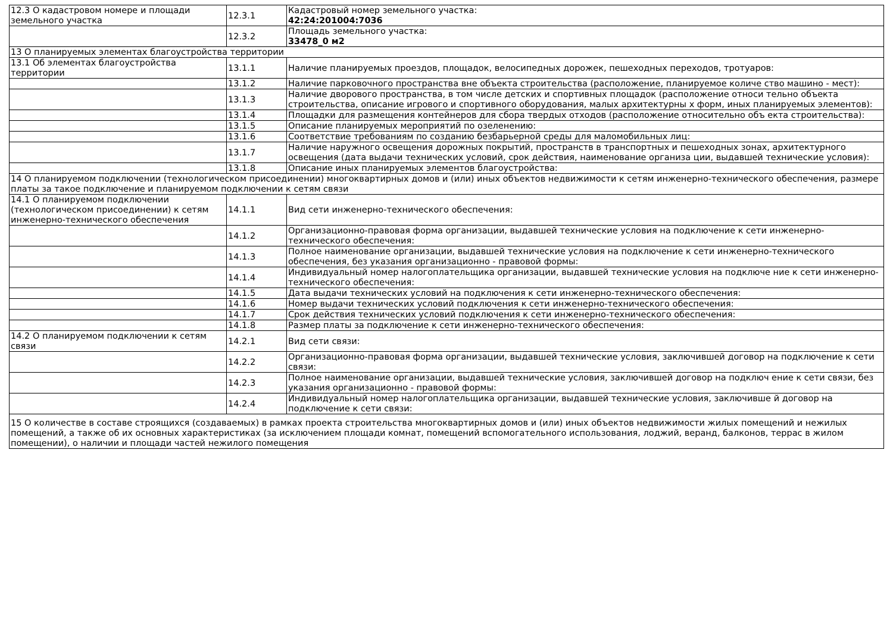| 12.3 О кадастровом номере и площади земельного участка | 12.3.1 | Кадастровый номер земельного участка: 42:24:201004:7036 |
| | 12.3.2 | Площадь земельного участка: 33478_0 м2 |
| 13 О планируемых элементах благоустройства территории | | |
| 13.1 Об элементах благоустройства территории | 13.1.1 | Наличие планируемых проездов, площадок, велосипедных дорожек, пешеходных переходов, тротуаров: |
| | 13.1.2 | Наличие парковочного пространства вне объекта строительства (расположение, планируемое количе ство машино - мест): |
| | 13.1.3 | Наличие дворового пространства, в том числе детских и спортивных площадок (расположение относи тельно объекта строительства, описание игрового и спортивного оборудования, малых архитектурны х форм, иных планируемых элементов): |
| | 13.1.4 | Площадки для размещения контейнеров для сбора твердых отходов (расположение относительно объ екта строительства): |
| | 13.1.5 | Описание планируемых мероприятий по озеленению: |
| | 13.1.6 | Соответствие требованиям по созданию безбарьерной среды для маломобильных лиц: |
| | 13.1.7 | Наличие наружного освещения дорожных покрытий, пространств в транспортных и пешеходных зонах, архитектурного освещения (дата выдачи технических условий, срок действия, наименование организа ции, выдавшей технические условия): |
| | 13.1.8 | Описание иных планируемых элементов благоустройства: |
| 14 О планируемом подключении (технологическом присоединении) многоквартирных домов и (или) иных объектов недвижимости к сетям инженерно-технического обеспечения, размере платы за такое подключение и планируемом подключении к сетям связи | | |
| 14.1 О планируемом подключении (технологическом присоединении) к сетям инженерно-технического обеспечения | 14.1.1 | Вид сети инженерно-технического обеспечения: |
| | 14.1.2 | Организационно-правовая форма организации, выдавшей технические условия на подключение к сети инженерно-технического обеспечения: |
| | 14.1.3 | Полное наименование организации, выдавшей технические условия на подключение к сети инженерно-технического обеспечения, без указания организационно - правовой формы: |
| | 14.1.4 | Индивидуальный номер налогоплательщика организации, выдавшей технические условия на подключе ние к сети инженерно-технического обеспечения: |
| | 14.1.5 | Дата выдачи технических условий на подключения к сети инженерно-технического обеспечения: |
| | 14.1.6 | Номер выдачи технических условий подключения к сети инженерно-технического обеспечения: |
| | 14.1.7 | Срок действия технических условий подключения к сети инженерно-технического обеспечения: |
| | 14.1.8 | Размер платы за подключение к сети инженерно-технического обеспечения: |
| 14.2 О планируемом подключении к сетям связи | 14.2.1 | Вид сети связи: |
| | 14.2.2 | Организационно-правовая форма организации, выдавшей технические условия, заключившей договор на подключение к сети связи: |
| | 14.2.3 | Полное наименование организации, выдавшей технические условия, заключившей договор на подключ ение к сети связи, без указания организационно - правовой формы: |
| | 14.2.4 | Индивидуальный номер налогоплательщика организации, выдавшей технические условия, заключивше й договор на подключение к сети связи: |
| 15 О количестве в составе строящихся (создаваемых) в рамках проекта строительства многоквартирных домов и (или) иных объектов недвижимости жилых помещений и нежилых помещений, а также об их основных характеристиках (за исключением площади комнат, помещений вспомогательного использования, лоджий, веранд, балконов, террас в жилом помещении), о наличии и площади частей нежилого помещения | | |